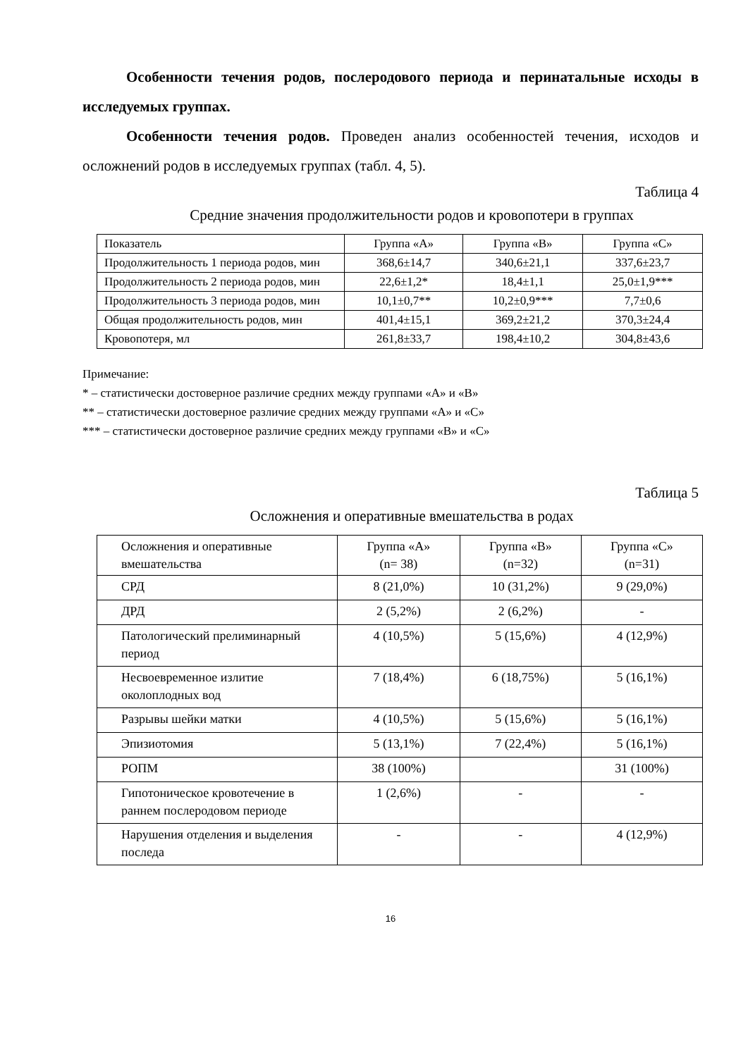Особенности течения родов, послеродового периода и перинатальные исходы в исследуемых группах.
Особенности течения родов. Проведен анализ особенностей течения, исходов и осложнений родов в исследуемых группах (табл. 4, 5).
Таблица 4
Средние значения продолжительности родов и кровопотери в группах
| Показатель | Группа «А» | Группа «В» | Группа «С» |
| --- | --- | --- | --- |
| Продолжительность 1 периода родов, мин | 368,6±14,7 | 340,6±21,1 | 337,6±23,7 |
| Продолжительность 2 периода родов, мин | 22,6±1,2* | 18,4±1,1 | 25,0±1,9*** |
| Продолжительность 3 периода родов, мин | 10,1±0,7** | 10,2±0,9*** | 7,7±0,6 |
| Общая продолжительность родов, мин | 401,4±15,1 | 369,2±21,2 | 370,3±24,4 |
| Кровопотеря, мл | 261,8±33,7 | 198,4±10,2 | 304,8±43,6 |
Примечание:
* – статистически достоверное различие средних между группами «А» и «В»
** – статистически достоверное различие средних между группами «А» и «С»
*** – статистически достоверное различие средних между группами «В» и «С»
Таблица 5
Осложнения и оперативные вмешательства в родах
| Осложнения и оперативные вмешательства | Группа «А» (n= 38) | Группа «В» (n=32) | Группа «С» (n=31) |
| --- | --- | --- | --- |
| СРД | 8 (21,0%) | 10 (31,2%) | 9 (29,0%) |
| ДРД | 2 (5,2%) | 2 (6,2%) | - |
| Патологический прелиминарный период | 4 (10,5%) | 5 (15,6%) | 4 (12,9%) |
| Несвоевременное излитие околоплодных вод | 7 (18,4%) | 6 (18,75%) | 5 (16,1%) |
| Разрывы шейки матки | 4 (10,5%) | 5 (15,6%) | 5 (16,1%) |
| Эпизиотомия | 5 (13,1%) | 7 (22,4%) | 5 (16,1%) |
| РОПМ | 38 (100%) | | 31 (100%) |
| Гипотоническое кровотечение в раннем послеродовом периоде | 1 (2,6%) | - | - |
| Нарушения отделения и выделения последа | - | - | 4 (12,9%) |
16